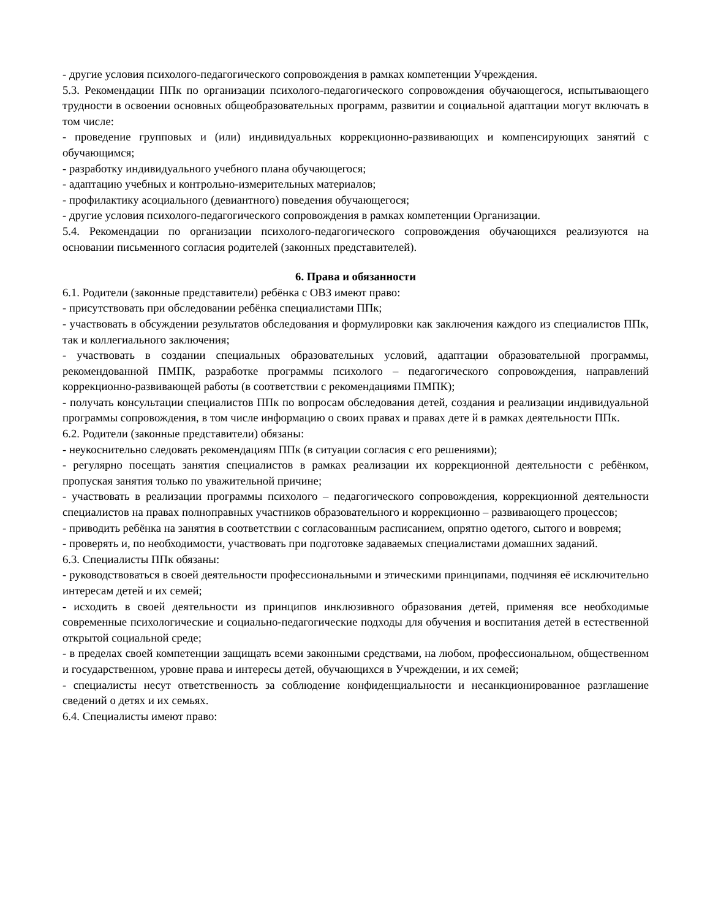- другие условия психолого-педагогического сопровождения в рамках компетенции Учреждения.
5.3. Рекомендации ППк по организации психолого-педагогического сопровождения обучающегося, испытывающего трудности в освоении основных общеобразовательных программ, развитии и социальной адаптации могут включать в том числе:
- проведение групповых и (или) индивидуальных коррекционно-развивающих и компенсирующих занятий с обучающимся;
- разработку индивидуального учебного плана обучающегося;
- адаптацию учебных и контрольно-измерительных материалов;
- профилактику асоциального (девиантного) поведения обучающегося;
- другие условия психолого-педагогического сопровождения в рамках компетенции Организации.
5.4. Рекомендации по организации психолого-педагогического сопровождения обучающихся реализуются на основании письменного согласия родителей (законных представителей).
6. Права и обязанности
6.1. Родители (законные представители) ребёнка с ОВЗ имеют право:
- присутствовать при обследовании ребёнка специалистами ППк;
- участвовать в обсуждении результатов обследования и формулировки как заключения каждого из специалистов ППк, так и коллегиального заключения;
- участвовать в создании специальных образовательных условий, адаптации образовательной программы, рекомендованной ПМПК, разработке программы психолого – педагогического сопровождения, направлений коррекционно-развивающей работы (в соответствии с рекомендациями ПМПК);
- получать консультации специалистов ППк по вопросам обследования детей, создания и реализации индивидуальной программы сопровождения, в том числе информацию о своих правах и правах дете й в рамках деятельности ППк.
6.2. Родители (законные представители) обязаны:
- неукоснительно следовать рекомендациям ППк (в ситуации согласия с его решениями);
- регулярно посещать занятия специалистов в рамках реализации их коррекционной деятельности с ребёнком, пропуская занятия только по уважительной причине;
- участвовать в реализации программы психолого – педагогического сопровождения, коррекционной деятельности специалистов на правах полноправных участников образовательного и коррекционно – развивающего процессов;
- приводить ребёнка на занятия в соответствии с согласованным расписанием, опрятно одетого, сытого и вовремя;
- проверять и, по необходимости, участвовать при подготовке задаваемых специалистами домашних заданий.
6.3. Специалисты ППк обязаны:
- руководствоваться в своей деятельности профессиональными и этическими принципами, подчиняя её исключительно интересам детей и их семей;
- исходить в своей деятельности из принципов инклюзивного образования детей, применяя все необходимые современные психологические и социально-педагогические подходы для обучения и воспитания детей в естественной открытой социальной среде;
- в пределах своей компетенции защищать всеми законными средствами, на любом, профессиональном, общественном и государственном, уровне права и интересы детей, обучающихся в Учреждении, и их семей;
- специалисты несут ответственность за соблюдение конфиденциальности и несанкционированное разглашение сведений о детях и их семьях.
6.4. Специалисты имеют право: